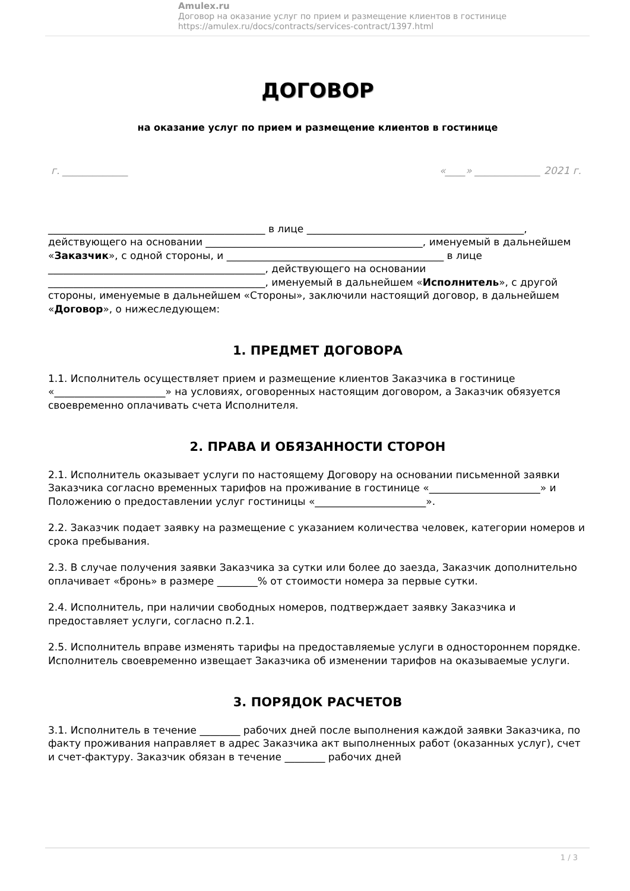Amulex.ru
Договор на оказание услуг по прием и размещение клиентов в гостинице
https://amulex.ru/docs/contracts/services-contract/1397.html
ДОГОВОР
на оказание услуг по прием и размещение клиентов в гостинице
г. _____________ «____» _____________ 2021 г.
___________________________________________ в лице ___________________________________________, действующего на основании ___________________________________________, именуемый в дальнейшем «Заказчик», с одной стороны, и ___________________________________________ в лице ___________________________________________, действующего на основании ___________________________________________, именуемый в дальнейшем «Исполнитель», с другой стороны, именуемые в дальнейшем «Стороны», заключили настоящий договор, в дальнейшем «Договор», о нижеследующем:
1. ПРЕДМЕТ ДОГОВОРА
1.1. Исполнитель осуществляет прием и размещение клиентов Заказчика в гостинице «______________________» на условиях, оговоренных настоящим договором, а Заказчик обязуется своевременно оплачивать счета Исполнителя.
2. ПРАВА И ОБЯЗАННОСТИ СТОРОН
2.1. Исполнитель оказывает услуги по настоящему Договору на основании письменной заявки Заказчика согласно временных тарифов на проживание в гостинице «______________________» и Положению о предоставлении услуг гостиницы «______________________».
2.2. Заказчик подает заявку на размещение с указанием количества человек, категории номеров и срока пребывания.
2.3. В случае получения заявки Заказчика за сутки или более до заезда, Заказчик дополнительно оплачивает «бронь» в размере ________% от стоимости номера за первые сутки.
2.4. Исполнитель, при наличии свободных номеров, подтверждает заявку Заказчика и предоставляет услуги, согласно п.2.1.
2.5. Исполнитель вправе изменять тарифы на предоставляемые услуги в одностороннем порядке. Исполнитель своевременно извещает Заказчика об изменении тарифов на оказываемые услуги.
3. ПОРЯДОК РАСЧЕТОВ
3.1. Исполнитель в течение ________ рабочих дней после выполнения каждой заявки Заказчика, по факту проживания направляет в адрес Заказчика акт выполненных работ (оказанных услуг), счет и счет-фактуру. Заказчик обязан в течение ________ рабочих дней
1 / 3